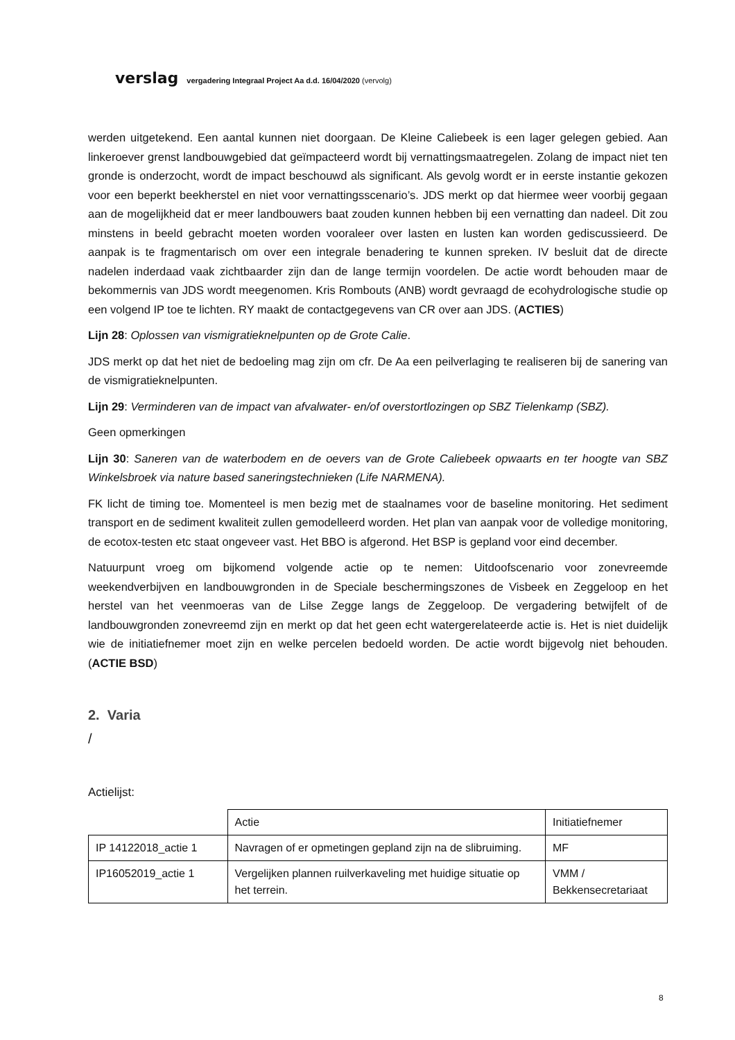verslag vergadering Integraal Project Aa d.d. 16/04/2020 (vervolg)
werden uitgetekend. Een aantal kunnen niet doorgaan. De Kleine Caliebeek is een lager gelegen gebied. Aan linkeroever grenst landbouwgebied dat geïmpacteerd wordt bij vernattingsmaatregelen. Zolang de impact niet ten gronde is onderzocht, wordt de impact beschouwd als significant. Als gevolg wordt er in eerste instantie gekozen voor een beperkt beekherstel en niet voor vernattingsscenario’s. JDS merkt op dat hiermee weer voorbij gegaan aan de mogelijkheid dat er meer landbouwers baat zouden kunnen hebben bij een vernatting dan nadeel. Dit zou minstens in beeld gebracht moeten worden vooraleer over lasten en lusten kan worden gediscussieerd. De aanpak is te fragmentarisch om over een integrale benadering te kunnen spreken. IV besluit dat de directe nadelen inderdaad vaak zichtbaarder zijn dan de lange termijn voordelen. De actie wordt behouden maar de bekommernis van JDS wordt meegenomen. Kris Rombouts (ANB) wordt gevraagd de ecohydrologische studie op een volgend IP toe te lichten. RY maakt de contactgegevens van CR over aan JDS. (ACTIES)
Lijn 28: Oplossen van vismigratieknelpunten op de Grote Calie.
JDS merkt op dat het niet de bedoeling mag zijn om cfr. De Aa een peilverlaging te realiseren bij de sanering van de vismigratieknelpunten.
Lijn 29: Verminderen van de impact van afvalwater- en/of overstortlozingen op SBZ Tielenkamp (SBZ).
Geen opmerkingen
Lijn 30: Saneren van de waterbodem en de oevers van de Grote Caliebeek opwaarts en ter hoogte van SBZ Winkelsbroek via nature based saneringstechnieken (Life NARMENA).
FK licht de timing toe. Momenteel is men bezig met de staalnames voor de baseline monitoring. Het sediment transport en de sediment kwaliteit zullen gemodelleerd worden. Het plan van aanpak voor de volledige monitoring, de ecotox-testen etc staat ongeveer vast. Het BBO is afgerond. Het BSP is gepland voor eind december.
Natuurpunt vroeg om bijkomend volgende actie op te nemen: Uitdoofscenario voor zonevreemde weekendverbijven en landbouwgronden in de Speciale beschermingszones de Visbeek en Zeggeloop en het herstel van het veenmoeras van de Lilse Zegge langs de Zeggeloop. De vergadering betwijfelt of de landbouwgronden zonevreemd zijn en merkt op dat het geen echt watergerelateerde actie is. Het is niet duidelijk wie de initiatiefnemer moet zijn en welke percelen bedoeld worden. De actie wordt bijgevolg niet behouden. (ACTIE BSD)
2. Varia
/
Actielijst:
| | Actie | Initiatiefnemer |
| IP 14122018_actie 1 | Navragen of er opmetingen gepland zijn na de slibruiming. | MF |
| IP16052019_actie 1 | Vergelijken plannen ruilverkaveling met huidige situatie op het terrein. | VMM / Bekkensecretariaat |
8